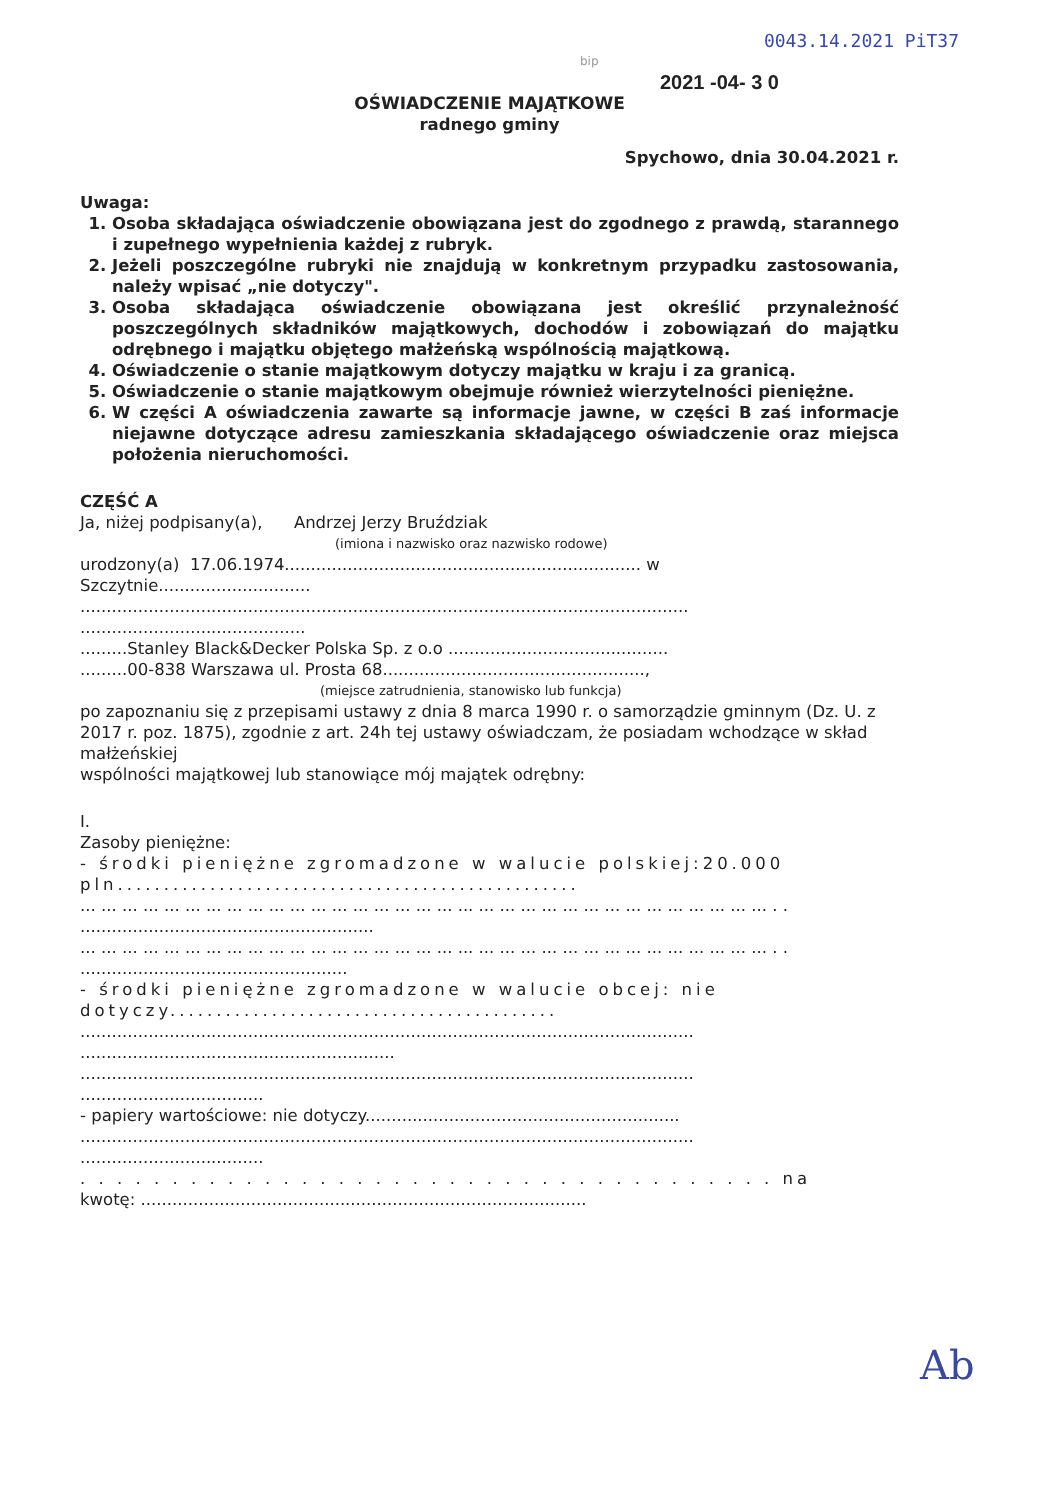0043.14.2021 PiT37
bip
2021 -04- 3 0
OŚWIADCZENIE MAJĄTKOWE
radnego gminy
Spychowo, dnia 30.04.2021 r.
Uwaga:
1. Osoba składająca oświadczenie obowiązana jest do zgodnego z prawdą, starannego i zupełnego wypełnienia każdej z rubryk.
2. Jeżeli poszczególne rubryki nie znajdują w konkretnym przypadku zastosowania, należy wpisać „nie dotyczy".
3. Osoba składająca oświadczenie obowiązana jest określić przynależność poszczególnych składników majątkowych, dochodów i zobowiązań do majątku odrębnego i majątku objętego małżeńską wspólnością majątkową.
4. Oświadczenie o stanie majątkowym dotyczy majątku w kraju i za granicą.
5. Oświadczenie o stanie majątkowym obejmuje również wierzytelności pieniężne.
6. W części A oświadczenia zawarte są informacje jawne, w części B zaś informacje niejawne dotyczące adresu zamieszkania składającego oświadczenie oraz miejsca położenia nieruchomości.
CZĘŚĆ A
Ja, niżej podpisany(a), Andrzej Jerzy Bruździak
(imiona i nazwisko oraz nazwisko rodowe)
urodzony(a) 17.06.1974.................................................................... w
Szczytnie.............................
....................................................................................................................
...........................................
.........Stanley Black&Decker Polska Sp. z o.o ..........................................
.........00-838 Warszawa ul. Prosta 68..................................................,
(miejsce zatrudnienia, stanowisko lub funkcja)
po zapoznaniu się z przepisami ustawy z dnia 8 marca 1990 r. o samorządzie gminnym (Dz. U. z 2017 r. poz. 1875), zgodnie z art. 24h tej ustawy oświadczam, że posiadam wchodzące w skład małżeńskiej
wspólności majątkowej lub stanowiące mój majątek odrębny:
I.
Zasoby pieniężne:
- środki pieniężne zgromadzone w walucie polskiej:20.000 pln..................................................
... ... ... ... ... ... ... ... ... ... ... ... ... ... ... ... ... ... ... ... ... ... ... ... ... ... ... ... ... ... ... ... ... . .
........................................................
... ... ... ... ... ... ... ... ... ... ... ... ... ... ... ... ... ... ... ... ... ... ... ... ... ... ... ... ... ... ... ... ... . .
...................................................
- środki pieniężne zgromadzone w walucie obcej: nie dotyczy..........................................
.....................................................................................................................
............................................................
.....................................................................................................................
...................................
- papiery wartościowe: nie dotyczy............................................................
.....................................................................................................................
...................................
. . . . . . . . . . . . . . . . . . . . . . . . . . . . . . . . . . . . . . na
kwotę: .....................................................................................
Ab